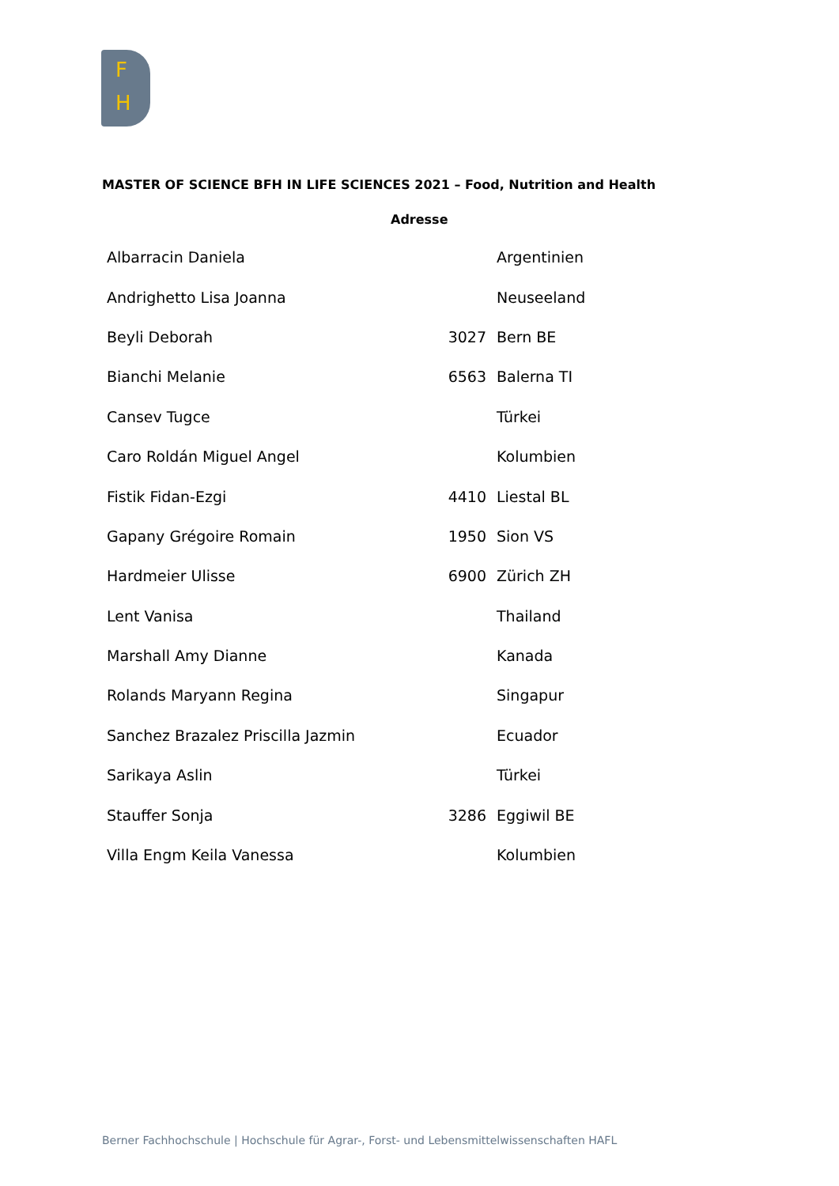F
H
MASTER OF SCIENCE BFH IN LIFE SCIENCES 2021 – Food, Nutrition and Health
Adresse
| Albarracin Daniela | | Argentinien |
| Andrighetto Lisa Joanna | | Neuseeland |
| Beyli Deborah | 3027 | Bern BE |
| Bianchi Melanie | 6563 | Balerna TI |
| Cansev Tugce | | Türkei |
| Caro Roldán Miguel Angel | | Kolumbien |
| Fistik Fidan-Ezgi | 4410 | Liestal BL |
| Gapany Grégoire Romain | 1950 | Sion VS |
| Hardmeier Ulisse | 6900 | Zürich ZH |
| Lent Vanisa | | Thailand |
| Marshall Amy Dianne | | Kanada |
| Rolands Maryann Regina | | Singapur |
| Sanchez Brazalez Priscilla Jazmin | | Ecuador |
| Sarikaya Aslin | | Türkei |
| Stauffer Sonja | 3286 | Eggiwil BE |
| Villa Engm Keila Vanessa | | Kolumbien |
Berner Fachhochschule | Hochschule für Agrar-, Forst- und Lebensmittelwissenschaften HAFL